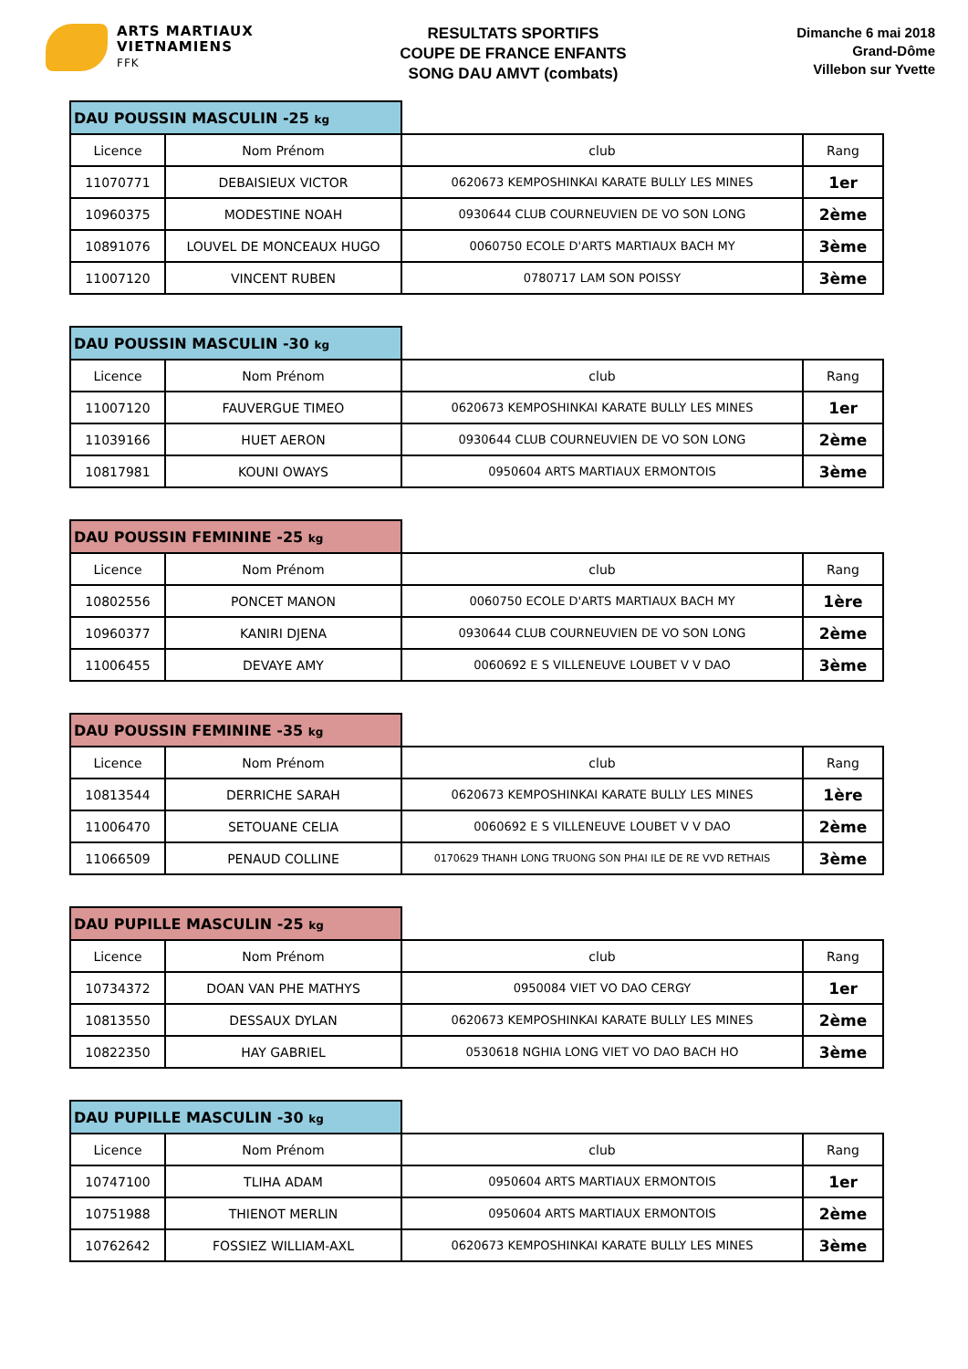ARTS MARTIAUX
VIETNAMIENS
FFK
RESULTATS SPORTIFS
COUPE DE FRANCE ENFANTS
SONG DAU AMVT (combats)
Dimanche 6 mai 2018
Grand-Dôme
Villebon sur Yvette
| DAU POUSSIN MASCULIN -25 kg | | | |
| Licence | Nom Prénom | club | Rang |
| 11070771 | DEBAISIEUX VICTOR | 0620673 KEMPOSHINKAI KARATE BULLY LES MINES | 1er |
| 10960375 | MODESTINE NOAH | 0930644 CLUB COURNEUVIEN DE VO SON LONG | 2ème |
| 10891076 | LOUVEL DE MONCEAUX HUGO | 0060750 ECOLE D'ARTS MARTIAUX BACH MY | 3ème |
| 11007120 | VINCENT RUBEN | 0780717 LAM SON POISSY | 3ème |
| DAU POUSSIN MASCULIN -30 kg | | | |
| Licence | Nom Prénom | club | Rang |
| 11007120 | FAUVERGUE TIMEO | 0620673 KEMPOSHINKAI KARATE BULLY LES MINES | 1er |
| 11039166 | HUET AERON | 0930644 CLUB COURNEUVIEN DE VO SON LONG | 2ème |
| 10817981 | KOUNI OWAYS | 0950604 ARTS MARTIAUX ERMONTOIS | 3ème |
| DAU POUSSIN FEMININE -25 kg | | | |
| Licence | Nom Prénom | club | Rang |
| 10802556 | PONCET MANON | 0060750 ECOLE D'ARTS MARTIAUX BACH MY | 1ère |
| 10960377 | KANIRI DJENA | 0930644 CLUB COURNEUVIEN DE VO SON LONG | 2ème |
| 11006455 | DEVAYE AMY | 0060692 E S VILLENEUVE LOUBET V V DAO | 3ème |
| DAU POUSSIN FEMININE -35 kg | | | |
| Licence | Nom Prénom | club | Rang |
| 10813544 | DERRICHE SARAH | 0620673 KEMPOSHINKAI KARATE BULLY LES MINES | 1ère |
| 11006470 | SETOUANE CELIA | 0060692 E S VILLENEUVE LOUBET V V DAO | 2ème |
| 11066509 | PENAUD COLLINE | 0170629 THANH LONG TRUONG SON PHAI ILE DE RE VVD RETHAIS | 3ème |
| DAU PUPILLE MASCULIN -25 kg | | | |
| Licence | Nom Prénom | club | Rang |
| 10734372 | DOAN VAN PHE MATHYS | 0950084 VIET VO DAO CERGY | 1er |
| 10813550 | DESSAUX DYLAN | 0620673 KEMPOSHINKAI KARATE BULLY LES MINES | 2ème |
| 10822350 | HAY GABRIEL | 0530618 NGHIA LONG VIET VO DAO BACH HO | 3ème |
| DAU PUPILLE MASCULIN -30 kg | | | |
| Licence | Nom Prénom | club | Rang |
| 10747100 | TLIHA ADAM | 0950604 ARTS MARTIAUX ERMONTOIS | 1er |
| 10751988 | THIENOT MERLIN | 0950604 ARTS MARTIAUX ERMONTOIS | 2ème |
| 10762642 | FOSSIEZ WILLIAM-AXL | 0620673 KEMPOSHINKAI KARATE BULLY LES MINES | 3ème |